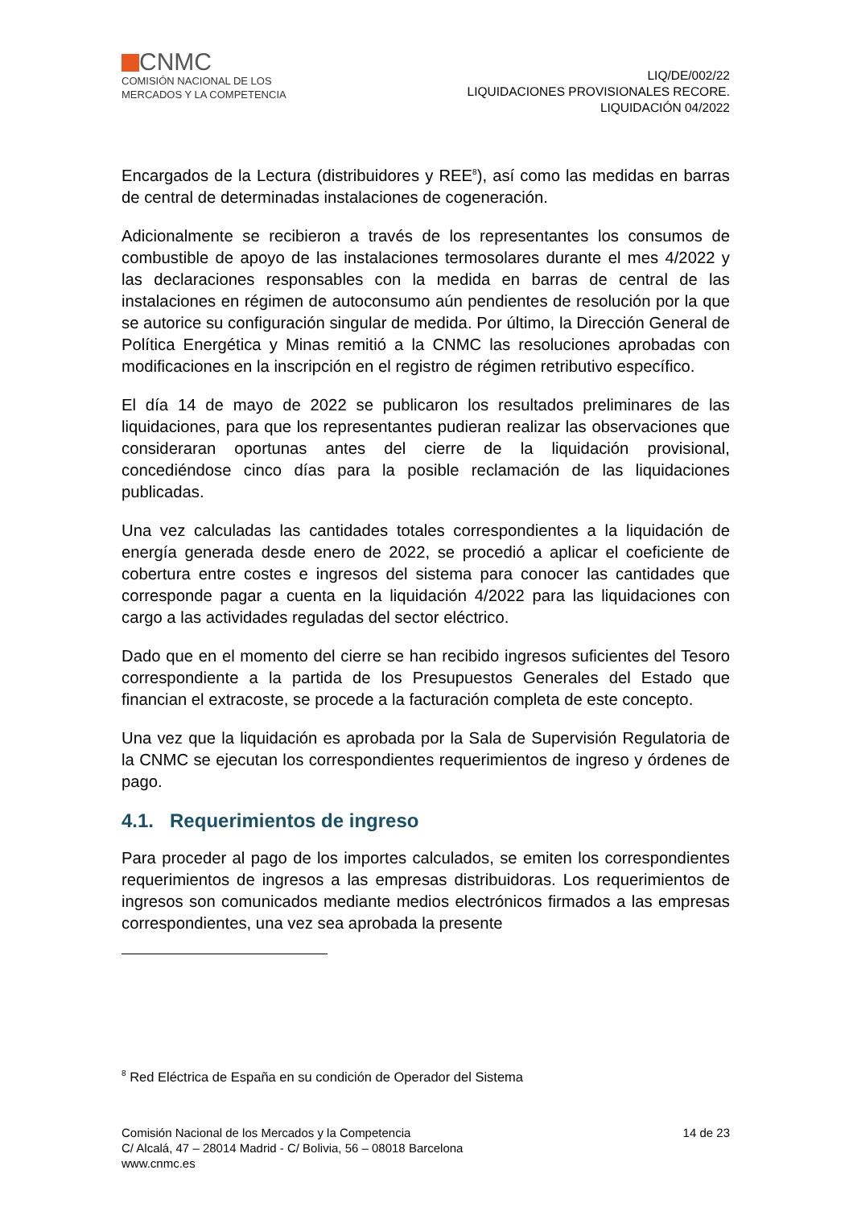CNMC
COMISIÓN NACIONAL DE LOS
MERCADOS Y LA COMPETENCIA
LIQ/DE/002/22
LIQUIDACIONES PROVISIONALES RECORE.
LIQUIDACIÓN 04/2022
Encargados de la Lectura (distribuidores y REE<sup>8</sup>), así como las medidas en barras de central de determinadas instalaciones de cogeneración.
Adicionalmente se recibieron a través de los representantes los consumos de combustible de apoyo de las instalaciones termosolares durante el mes 4/2022 y las declaraciones responsables con la medida en barras de central de las instalaciones en régimen de autoconsumo aún pendientes de resolución por la que se autorice su configuración singular de medida. Por último, la Dirección General de Política Energética y Minas remitió a la CNMC las resoluciones aprobadas con modificaciones en la inscripción en el registro de régimen retributivo específico.
El día 14 de mayo de 2022 se publicaron los resultados preliminares de las liquidaciones, para que los representantes pudieran realizar las observaciones que consideraran oportunas antes del cierre de la liquidación provisional, concediéndose cinco días para la posible reclamación de las liquidaciones publicadas.
Una vez calculadas las cantidades totales correspondientes a la liquidación de energía generada desde enero de 2022, se procedió a aplicar el coeficiente de cobertura entre costes e ingresos del sistema para conocer las cantidades que corresponde pagar a cuenta en la liquidación 4/2022 para las liquidaciones con cargo a las actividades reguladas del sector eléctrico.
Dado que en el momento del cierre se han recibido ingresos suficientes del Tesoro correspondiente a la partida de los Presupuestos Generales del Estado que financian el extracoste, se procede a la facturación completa de este concepto.
Una vez que la liquidación es aprobada por la Sala de Supervisión Regulatoria de la CNMC se ejecutan los correspondientes requerimientos de ingreso y órdenes de pago.
4.1. Requerimientos de ingreso
Para proceder al pago de los importes calculados, se emiten los correspondientes requerimientos de ingresos a las empresas distribuidoras. Los requerimientos de ingresos son comunicados mediante medios electrónicos firmados a las empresas correspondientes, una vez sea aprobada la presente
<sup>8</sup> Red Eléctrica de España en su condición de Operador del Sistema
14 de 23 Comisión Nacional de los Mercados y la Competencia
C/ Alcalá, 47 – 28014 Madrid - C/ Bolivia, 56 – 08018 Barcelona
www.cnmc.es